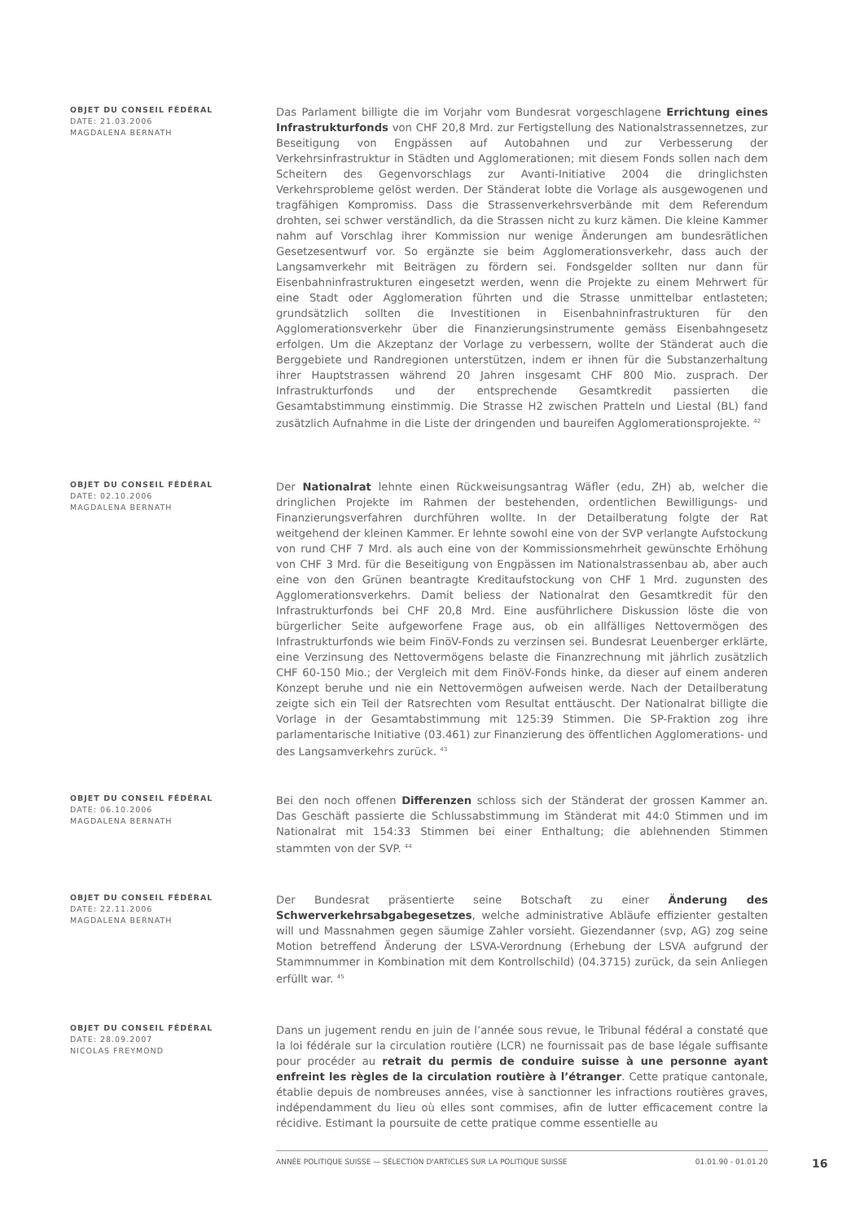OBJET DU CONSEIL FÉDÉRAL
DATE: 21.03.2006
MAGDALENA BERNATH
Das Parlament billigte die im Vorjahr vom Bundesrat vorgeschlagene Errichtung eines Infrastrukturfonds von CHF 20,8 Mrd. zur Fertigstellung des Nationalstrassennetzes, zur Beseitigung von Engpässen auf Autobahnen und zur Verbesserung der Verkehrsinfrastruktur in Städten und Agglomerationen; mit diesem Fonds sollen nach dem Scheitern des Gegenvorschlags zur Avanti-Initiative 2004 die dringlichsten Verkehrsprobleme gelöst werden. Der Ständerat lobte die Vorlage als ausgewogenen und tragfähigen Kompromiss. Dass die Strassenverkehrsverbände mit dem Referendum drohten, sei schwer verständlich, da die Strassen nicht zu kurz kämen. Die kleine Kammer nahm auf Vorschlag ihrer Kommission nur wenige Änderungen am bundesrätlichen Gesetzesentwurf vor. So ergänzte sie beim Agglomerationsverkehr, dass auch der Langsamverkehr mit Beiträgen zu fördern sei. Fondsgelder sollten nur dann für Eisenbahninfrastrukturen eingesetzt werden, wenn die Projekte zu einem Mehrwert für eine Stadt oder Agglomeration führten und die Strasse unmittelbar entlasteten; grundsätzlich sollten die Investitionen in Eisenbahninfrastrukturen für den Agglomerationsverkehr über die Finanzierungsinstrumente gemäss Eisenbahngesetz erfolgen. Um die Akzeptanz der Vorlage zu verbessern, wollte der Ständerat auch die Berggebiete und Randregionen unterstützen, indem er ihnen für die Substanzerhaltung ihrer Hauptstrassen während 20 Jahren insgesamt CHF 800 Mio. zusprach. Der Infrastrukturfonds und der entsprechende Gesamtkredit passierten die Gesamtabstimmung einstimmig. Die Strasse H2 zwischen Pratteln und Liestal (BL) fand zusätzlich Aufnahme in die Liste der dringenden und baureifen Agglomerationsprojekte. <sup>42</sup>
OBJET DU CONSEIL FÉDÉRAL
DATE: 02.10.2006
MAGDALENA BERNATH
Der Nationalrat lehnte einen Rückweisungsantrag Wäfler (edu, ZH) ab, welcher die dringlichen Projekte im Rahmen der bestehenden, ordentlichen Bewilligungs- und Finanzierungsverfahren durchführen wollte. In der Detailberatung folgte der Rat weitgehend der kleinen Kammer. Er lehnte sowohl eine von der SVP verlangte Aufstockung von rund CHF 7 Mrd. als auch eine von der Kommissionsmehrheit gewünschte Erhöhung von CHF 3 Mrd. für die Beseitigung von Engpässen im Nationalstrassenbau ab, aber auch eine von den Grünen beantragte Kreditaufstockung von CHF 1 Mrd. zugunsten des Agglomerationsverkehrs. Damit beliess der Nationalrat den Gesamtkredit für den Infrastrukturfonds bei CHF 20,8 Mrd. Eine ausführlichere Diskussion löste die von bürgerlicher Seite aufgeworfene Frage aus, ob ein allfälliges Nettovermögen des Infrastrukturfonds wie beim FinöV-Fonds zu verzinsen sei. Bundesrat Leuenberger erklärte, eine Verzinsung des Nettovermögens belaste die Finanzrechnung mit jährlich zusätzlich CHF 60-150 Mio.; der Vergleich mit dem FinöV-Fonds hinke, da dieser auf einem anderen Konzept beruhe und nie ein Nettovermögen aufweisen werde. Nach der Detailberatung zeigte sich ein Teil der Ratsrechten vom Resultat enttäuscht. Der Nationalrat billigte die Vorlage in der Gesamtabstimmung mit 125:39 Stimmen. Die SP-Fraktion zog ihre parlamentarische Initiative (03.461) zur Finanzierung des öffentlichen Agglomerations- und des Langsamverkehrs zurück. <sup>43</sup>
OBJET DU CONSEIL FÉDÉRAL
DATE: 06.10.2006
MAGDALENA BERNATH
Bei den noch offenen Differenzen schloss sich der Ständerat der grossen Kammer an. Das Geschäft passierte die Schlussabstimmung im Ständerat mit 44:0 Stimmen und im Nationalrat mit 154:33 Stimmen bei einer Enthaltung; die ablehnenden Stimmen stammten von der SVP. <sup>44</sup>
OBJET DU CONSEIL FÉDÉRAL
DATE: 22.11.2006
MAGDALENA BERNATH
Der Bundesrat präsentierte seine Botschaft zu einer Änderung des Schwerverkehrsabgabegesetzes, welche administrative Abläufe effizienter gestalten will und Massnahmen gegen säumige Zahler vorsieht. Giezendanner (svp, AG) zog seine Motion betreffend Änderung der LSVA-Verordnung (Erhebung der LSVA aufgrund der Stammnummer in Kombination mit dem Kontrollschild) (04.3715) zurück, da sein Anliegen erfüllt war. <sup>45</sup>
OBJET DU CONSEIL FÉDÉRAL
DATE: 28.09.2007
NICOLAS FREYMOND
Dans un jugement rendu en juin de l’année sous revue, le Tribunal fédéral a constaté que la loi fédérale sur la circulation routière (LCR) ne fournissait pas de base légale suffisante pour procéder au retrait du permis de conduire suisse à une personne ayant enfreint les règles de la circulation routière à l’étranger. Cette pratique cantonale, établie depuis de nombreuses années, vise à sanctionner les infractions routières graves, indépendamment du lieu où elles sont commises, afin de lutter efficacement contre la récidive. Estimant la poursuite de cette pratique comme essentielle au
ANNÉE POLITIQUE SUISSE — SÉLECTION D'ARTICLES SUR LA POLITIQUE SUISSE 01.01.90 - 01.01.20
16